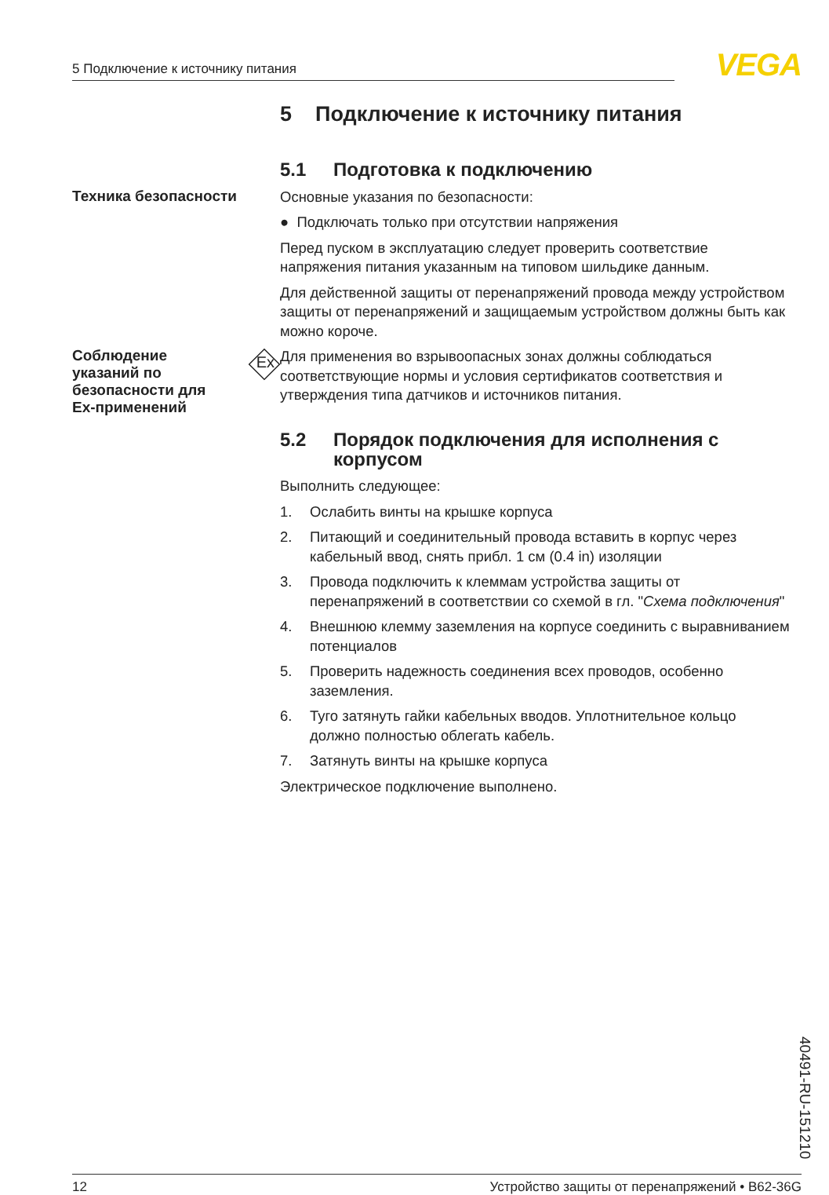5 Подключение к источнику питания VEGA
5 Подключение к источнику питания
5.1 Подготовка к подключению
Техника безопасности
Основные указания по безопасности:
● Подключать только при отсутствии напряжения
Перед пуском в эксплуатацию следует проверить соответствие напряжения питания указанным на типовом шильдике данным.
Для действенной защиты от перенапряжений провода между устройством защиты от перенапряжений и защищаемым устройством должны быть как можно короче.
Соблюдение
указаний по
безопасности для
Ex-применений
Ex
Для применения во взрывоопасных зонах должны соблюдаться соответствующие нормы и условия сертификатов соответствия и утверждения типа датчиков и источников питания.
5.2 Порядок подключения для исполнения с корпусом
Выполнить следующее:
1. Ослабить винты на крышке корпуса
2. Питающий и соединительный провода вставить в корпус через кабельный ввод, снять прибл. 1 см (0.4 in) изоляции
3. Провода подключить к клеммам устройства защиты от перенапряжений в соответствии со схемой в гл. "Схема подключения"
4. Внешнюю клемму заземления на корпусе соединить с выравниванием потенциалов
5. Проверить надежность соединения всех проводов, особенно заземления.
6. Туго затянуть гайки кабельных вводов. Уплотнительное кольцо должно полностью облегать кабель.
7. Затянуть винты на крышке корпуса
Электрическое подключение выполнено.
40491-RU-151210
12 Устройство защиты от перенапряжений • B62-36G